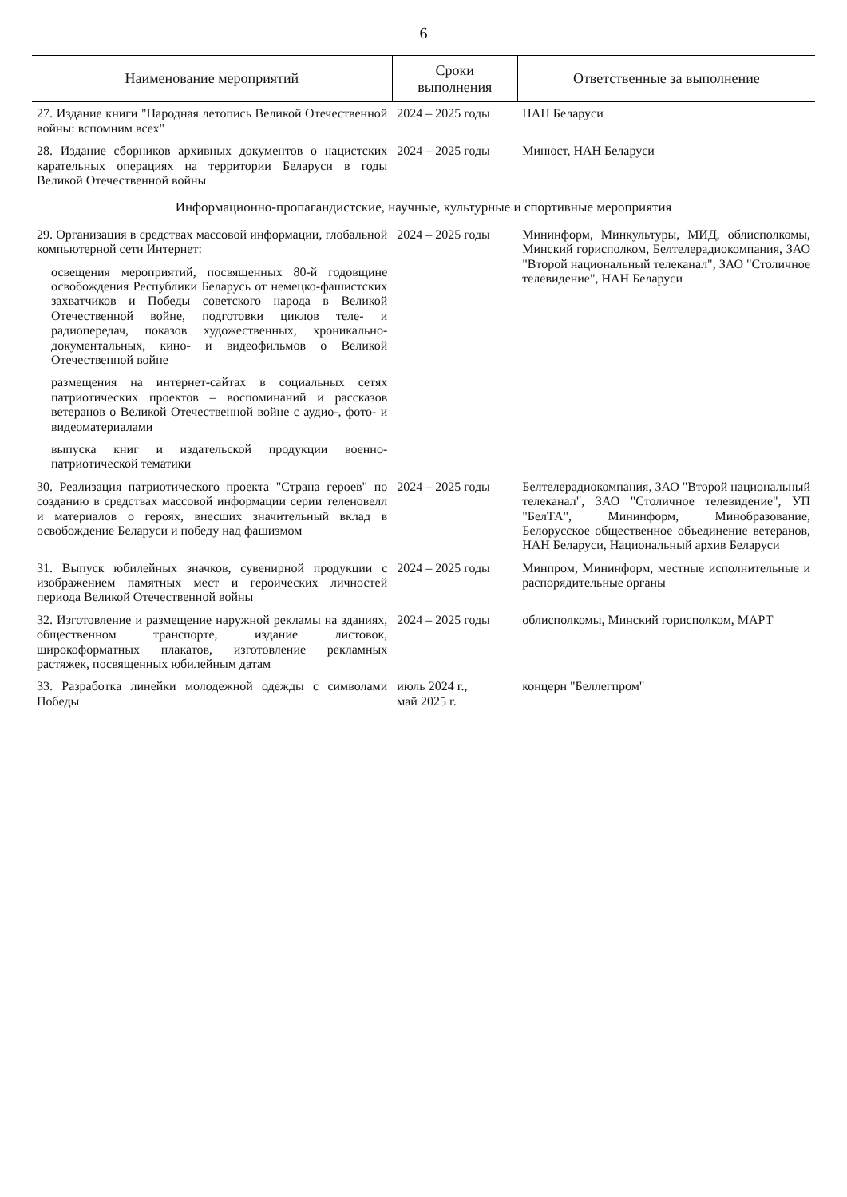6
| Наименование мероприятий | Сроки выполнения | Ответственные за выполнение |
| --- | --- | --- |
| 27. Издание книги "Народная летопись Великой Отечественной войны: вспомним всех" | 2024 – 2025 годы | НАН Беларуси |
| 28. Издание сборников архивных документов о нацистских карательных операциях на территории Беларуси в годы Великой Отечественной войны | 2024 – 2025 годы | Минюст, НАН Беларуси |
| Информационно-пропагандистские, научные, культурные и спортивные мероприятия | | |
| 29. Организация в средствах массовой информации, глобальной компьютерной сети Интернет: | 2024 – 2025 годы | Мининформ, Минкультуры, МИД, облисполкомы, Минский горисполком, Белтелерадиокомпания, ЗАО "Второй национальный телеканал", ЗАО "Столичное телевидение", НАН Беларуси |
| освещения мероприятий, посвященных 80-й годовщине освобождения Республики Беларусь от немецко-фашистских захватчиков и Победы советского народа в Великой Отечественной войне, подготовки циклов теле- и радиопередач, показов художественных, хроникально-документальных, кино- и видеофильмов о Великой Отечественной войне | | |
| размещения на интернет-сайтах в социальных сетях патриотических проектов – воспоминаний и рассказов ветеранов о Великой Отечественной войне с аудио-, фото- и видеоматериалами | | |
| выпуска книг и издательской продукции военно-патриотической тематики | | |
| 30. Реализация патриотического проекта "Страна героев" по созданию в средствах массовой информации серии теленовелл и материалов о героях, внесших значительный вклад в освобождение Беларуси и победу над фашизмом | 2024 – 2025 годы | Белтелерадиокомпания, ЗАО "Второй национальный телеканал", ЗАО "Столичное телевидение", УП "БелТА", Мининформ, Минобразование, Белорусское общественное объединение ветеранов, НАН Беларуси, Национальный архив Беларуси |
| 31. Выпуск юбилейных значков, сувенирной продукции с изображением памятных мест и героических личностей периода Великой Отечественной войны | 2024 – 2025 годы | Минпром, Мининформ, местные исполнительные и распорядительные органы |
| 32. Изготовление и размещение наружной рекламы на зданиях, общественном транспорте, издание листовок, широкоформатных плакатов, изготовление рекламных растяжек, посвященных юбилейным датам | 2024 – 2025 годы | облисполкомы, Минский горисполком, МАРТ |
| 33. Разработка линейки молодежной одежды с символами Победы | июль 2024 г., май 2025 г. | концерн "Беллегпром" |